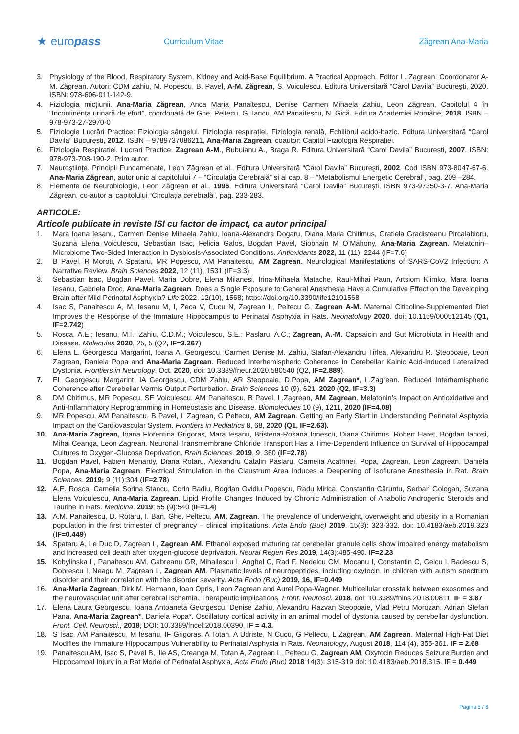★ europass
Curriculum Vitae Zăgrean Ana-Maria
3. Physiology of the Blood, Respiratory System, Kidney and Acid-Base Equilibrium. A Practical Approach. Editor L. Zagrean. Coordonator A-M. Zăgrean. Autori: CDM Zahiu, M. Popescu, B. Pavel, A-M. Zăgrean, S. Voiculescu. Editura Universitară “Carol Davila” București, 2020. ISBN: 978-606-011-142-9.
4. Fiziologia micțiunii. Ana-Maria Zăgrean, Anca Maria Panaitescu, Denise Carmen Mihaela Zahiu, Leon Zăgrean, Capitolul 4 în “Incontinența urinară de efort”, coordonată de Ghe. Peltecu, G. Iancu, AM Panaitescu, N. Gică, Editura Academiei Române, 2018. ISBN – 978-973-27-2970-0
5. Fiziologie Lucrări Practice: Fiziologia sângelui. Fiziologia respirației. Fiziologia renală, Echilibrul acido-bazic. Editura Universitară “Carol Davila” București, 2012. ISBN – 9789737086211, Ana-Maria Zagrean, coautor: Capitol Fiziologia Respirației.
6. Fiziologia Respiratiei. Lucrari Practice. Zagrean A-M., Bubuianu A., Braga R. Editura Universitară “Carol Davila” București, 2007. ISBN: 978-973-708-190-2. Prim autor.
7. Neuroştiinţe. Principii Fundamenate, Leon Zăgrean et al., Editura Universitară “Carol Davila” Bucureşti, 2002, Cod ISBN 973-8047-67-6. Ana-Maria Zăgrean, autor unic al capitolului 7 – “Circulaţia Cerebrală” si al cap. 8 – “Metabolismul Energetic Cerebral”, pag. 209 –284.
8. Elemente de Neurobiologie, Leon Zăgrean et al., 1996, Editura Universitară “Carol Davila” Bucureşti, ISBN 973-97350-3-7. Ana-Maria Zăgrean, co-autor al capitolului “Circulaţia cerebrală”, pag. 233-283.
ARTICOLE:
Articole publicate in reviste ISI cu factor de impact, ca autor principal
1. Mara Ioana Iesanu, Carmen Denise Mihaela Zahiu, Ioana-Alexandra Dogaru, Diana Maria Chitimus, Gratiela Gradisteanu Pircalabioru, Suzana Elena Voiculescu, Sebastian Isac, Felicia Galos, Bogdan Pavel, Siobhain M O’Mahony, Ana-Maria Zagrean. Melatonin–Microbiome Two-Sided Interaction in Dysbiosis-Associated Conditions. Antioxidants 2022, 11 (11), 2244 (IF=7.6)
2. B Pavel, R Moroti, A Spataru, MR Popescu, AM Panaitescu, AM Zagrean. Neurological Manifestations of SARS-CoV2 Infection: A Narrative Review. Brain Sciences 2022, 12 (11), 1531 (IF=3.3)
3. Sebastian Isac, Bogdan Pavel, Maria Dobre, Elena Milanesi, Irina-Mihaela Matache, Raul-Mihai Paun, Artsiom Klimko, Mara Ioana Iesanu, Gabriela Droc, Ana-Maria Zagrean. Does a Single Exposure to General Anesthesia Have a Cumulative Effect on the Developing Brain after Mild Perinatal Asphyxia? Life 2022, 12(10), 1568; https://doi.org/10.3390/life12101568
4. Isac S, Panaitescu A, M, Iesanu M, I, Zeca V, Cucu N, Zagrean L, Peltecu G, Zagrean A-M. Maternal Citicoline-Supplemented Diet Improves the Response of the Immature Hippocampus to Perinatal Asphyxia in Rats. Neonatology 2020. doi: 10.1159/000512145 (Q1, IF=2.742)
5. Rosca, A.E.; Iesanu, M.I.; Zahiu, C.D.M.; Voiculescu, S.E.; Paslaru, A.C.; Zagrean, A.-M. Capsaicin and Gut Microbiota in Health and Disease. Molecules 2020, 25, 5 (Q2, IF=3.267)
6. Elena L. Georgescu Margarint, Ioana A. Georgescu, Carmen Denise M. Zahiu, Stafan-Alexandru Tirlea, Alexandru R. Șteopoaie, Leon Zagrean, Daniela Popa and Ana-Maria Zagrean. Reduced Interhemispheric Coherence in Cerebellar Kainic Acid-Induced Lateralized Dystonia. Frontiers in Neurology. Oct. 2020, doi: 10.3389/fneur.2020.580540 (Q2, IF=2.889).
7. EL Georgescu Margarint, IA Georgescu, CDM Zahiu, AR Șteopoaie, D.Popa, AM Zagrean*, L.Zagrean. Reduced Interhemispheric Coherence after Cerebellar Vermis Output Perturbation. Brain Sciences 10 (9), 621, 2020 (Q2, IF=3.3)
8. DM Chitimus, MR Popescu, SE Voiculescu, AM Panaitescu, B Pavel, L.Zagrean, AM Zagrean. Melatonin’s Impact on Antioxidative and Anti-Inflammatory Reprogramming in Homeostasis and Disease. Biomolecules 10 (9), 1211, 2020 (IF=4.08)
9. MR Popescu, AM Panaitescu, B Pavel, L Zagrean, G Peltecu, AM Zagrean. Getting an Early Start in Understanding Perinatal Asphyxia Impact on the Cardiovascular System. Frontiers in Pediatrics 8, 68, 2020 (Q1, IF=2.63).
10. Ana-Maria Zagrean, Ioana Florentina Grigoras, Mara Iesanu, Bristena-Rosana Ionescu, Diana Chitimus, Robert Haret, Bogdan Ianosi, Mihai Ceanga, Leon Zagrean. Neuronal Transmembrane Chloride Transport Has a Time-Dependent Influence on Survival of Hippocampal Cultures to Oxygen-Glucose Deprivation. Brain Sciences. 2019, 9, 360 (IF=2.78)
11. Bogdan Pavel, Fabien Menardy, Diana Rotaru, Alexandru Catalin Paslaru, Camelia Acatrinei, Popa, Zagrean, Leon Zagrean, Daniela Popa, Ana-Maria Zagrean. Electrical Stimulation in the Claustrum Area Induces a Deepening of Isoflurane Anesthesia in Rat. Brain Sciences. 2019; 9 (11):304 (IF=2.78)
12. A.E. Rosca, Camelia Sorina Stancu, Corin Badiu, Bogdan Ovidiu Popescu, Radu Mirica, Constantin Căruntu, Serban Gologan, Suzana Elena Voiculescu, Ana-Maria Zagrean. Lipid Profile Changes Induced by Chronic Administration of Anabolic Androgenic Steroids and Taurine in Rats. Medicina. 2019; 55 (9):540 (IF=1.4)
13. A.M. Panaitescu, D. Rotaru, I. Ban, Ghe. Peltecu, AM. Zagrean. The prevalence of underweight, overweight and obesity in a Romanian population in the first trimester of pregnancy – clinical implications. Acta Endo (Buc) 2019, 15(3): 323-332. doi: 10.4183/aeb.2019.323 (IF=0.449)
14. Spataru A, Le Duc D, Zagrean L, Zagrean AM. Ethanol exposed maturing rat cerebellar granule cells show impaired energy metabolism and increased cell death after oxygen-glucose deprivation. Neural Regen Res 2019, 14(3):485-490. IF=2.23
15. Kobylinska L, Panaitescu AM, Gabreanu GR, Mihailescu I, Anghel C, Rad F, Nedelcu CM, Mocanu I, Constantin C, Geicu I, Badescu S, Dobrescu I, Neagu M, Zagrean L, Zagrean AM. Plasmatic levels of neuropeptides, including oxytocin, in children with autism spectrum disorder and their correlation with the disorder severity. Acta Endo (Buc) 2019, 16, IF=0.449
16. Ana-Maria Zagrean, Dirk M. Hermann, Ioan Opris, Leon Zagrean and Aurel Popa-Wagner. Multicellular crosstalk between exosomes and the neurovascular unit after cerebral ischemia. Therapeutic implications. Front. Neurosci. 2018, doi: 10.3389/fnins.2018.00811, IF = 3.87
17. Elena Laura Georgescu, Ioana Antoaneta Georgescu, Denise Zahiu, Alexandru Razvan Steopoaie, Vlad Petru Morozan, Adrian Stefan Pana, Ana-Maria Zagrean*, Daniela Popa*. Oscillatory cortical activity in an animal model of dystonia caused by cerebellar dysfunction. Front. Cell. Neurosci., 2018, DOI: 10.3389/fncel.2018.00390, IF = 4.3.
18. S Isac, AM Panaitescu, M Iesanu, IF Grigoras, A Totan, A Udriste, N Cucu, G Peltecu, L Zagrean, AM Zagrean. Maternal High-Fat Diet Modifies the Immature Hippocampus Vulnerability to Perinatal Asphyxia in Rats. Neonatology, August 2018, 114 (4), 355-361. IF = 2.68
19. Panaitescu AM, Isac S, Pavel B, Ilie AS, Creanga M, Totan A, Zagrean L, Peltecu G, Zagrean AM, Oxytocin Reduces Seizure Burden and Hippocampal Injury in a Rat Model of Perinatal Asphyxia, Acta Endo (Buc) 2018 14(3): 315-319 doi: 10.4183/aeb.2018.315. IF = 0.449
Pagina 5 / 6